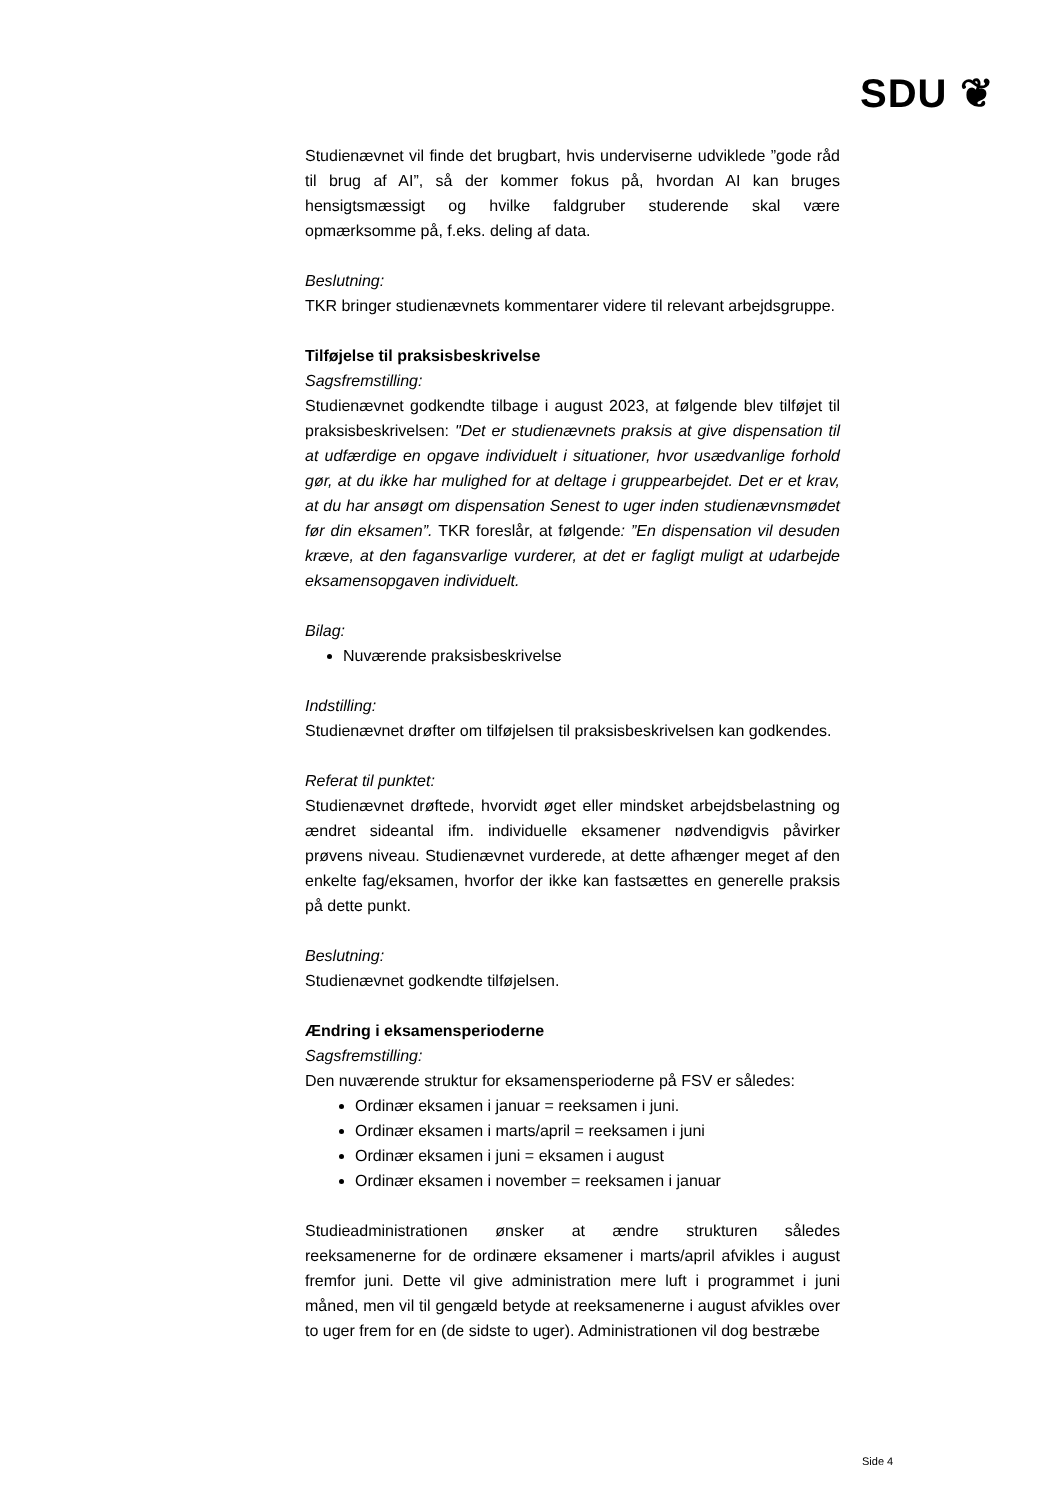SDU ❦
Studienævnet vil finde det brugbart, hvis underviserne udviklede ”gode råd til brug af AI”, så der kommer fokus på, hvordan AI kan bruges hensigtsmæssigt og hvilke faldgruber studerende skal være opmærksomme på, f.eks. deling af data.
Beslutning:
TKR bringer studienævnets kommentarer videre til relevant arbejdsgruppe.
Tilføjelse til praksisbeskrivelse
Sagsfremstilling:
Studienævnet godkendte tilbage i august 2023, at følgende blev tilføjet til praksisbeskrivelsen: "Det er studienævnets praksis at give dispensation til at udfærdige en opgave individuelt i situationer, hvor usædvanlige forhold gør, at du ikke har mulighed for at deltage i gruppearbejdet. Det er et krav, at du har ansøgt om dispensation Senest to uger inden studienævnsmødet før din eksamen”. TKR foreslår, at følgende: ”En dispensation vil desuden kræve, at den fagansvarlige vurderer, at det er fagligt muligt at udarbejde eksamensopgaven individuelt.
Bilag:
Nuværende praksisbeskrivelse
Indstilling:
Studienævnet drøfter om tilføjelsen til praksisbeskrivelsen kan godkendes.
Referat til punktet:
Studienævnet drøftede, hvorvidt øget eller mindsket arbejdsbelastning og ændret sideantal ifm. individuelle eksamener nødvendigvis påvirker prøvens niveau. Studienævnet vurderede, at dette afhænger meget af den enkelte fag/eksamen, hvorfor der ikke kan fastsættes en generelle praksis på dette punkt.
Beslutning:
Studienævnet godkendte tilføjelsen.
Ændring i eksamensperioderne
Sagsfremstilling:
Den nuværende struktur for eksamensperioderne på FSV er således:
Ordinær eksamen i januar = reeksamen i juni.
Ordinær eksamen i marts/april = reeksamen i juni
Ordinær eksamen i juni = eksamen i august
Ordinær eksamen i november = reeksamen i januar
Studieadministrationen ønsker at ændre strukturen således reeksamenerne for de ordinære eksamener i marts/april afvikles i august fremfor juni. Dette vil give administration mere luft i programmet i juni måned, men vil til gengæld betyde at reeksamenerne i august afvikles over to uger frem for en (de sidste to uger). Administrationen vil dog bestræbe
Side 4